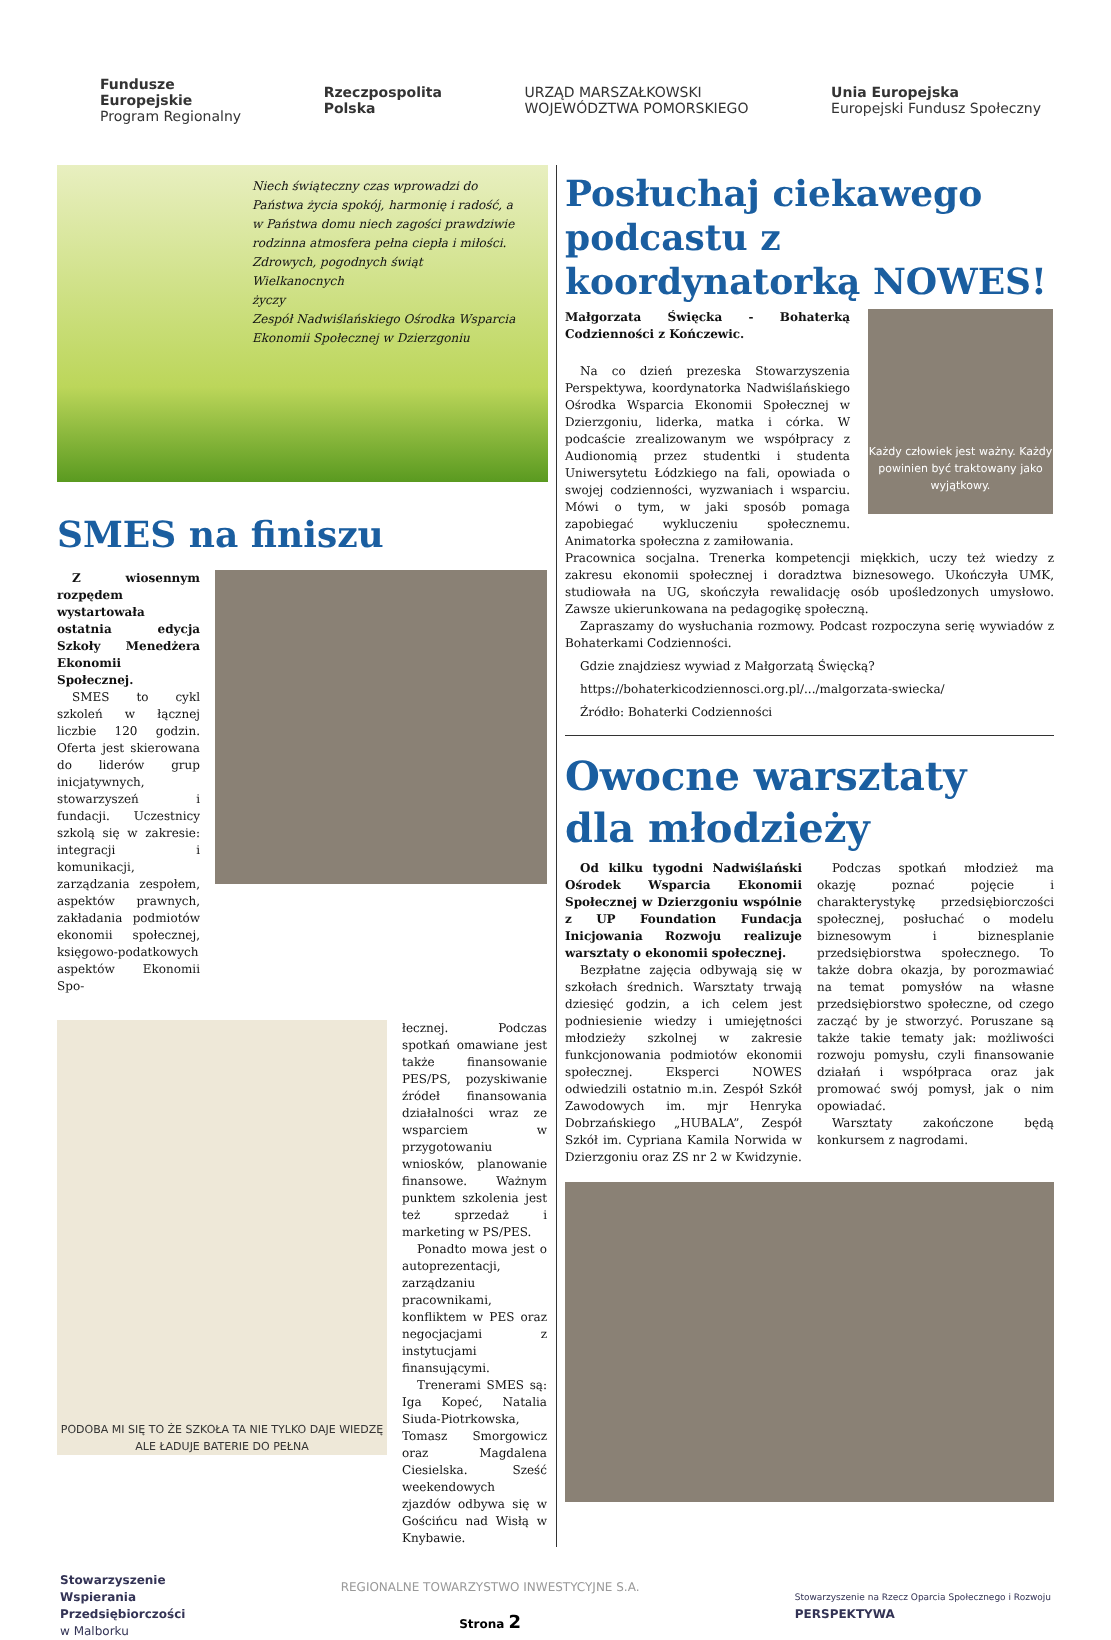Fundusze
Europejskie
Program Regionalny
Rzeczpospolita
Polska
URZĄD MARSZAŁKOWSKI
WOJEWÓDZTWA POMORSKIEGO
Unia Europejska
Europejski Fundusz Społeczny
Niech świąteczny czas wprowadzi do Państwa życia spokój, harmonię i radość, a w Państwa domu niech zagości prawdziwie rodzinna atmosfera pełna ciepła i miłości.
Zdrowych, pogodnych świąt Wielkanocnych
życzy
Zespół Nadwiślańskiego Ośrodka Wsparcia Ekonomii Społecznej w Dzierzgoniu
SMES na finiszu
Z wiosennym rozpędem wystartowała ostatnia edycja Szkoły Menedżera Ekonomii Społecznej.
SMES to cykl szkoleń w łącznej liczbie 120 godzin. Oferta jest skierowana do liderów grup inicjatywnych, stowarzyszeń i fundacji. Uczestnicy szkolą się w zakresie: integracji i komunikacji, zarządzania zespołem, aspektów prawnych, zakładania podmiotów ekonomii społecznej, księgowo-podatkowych aspektów Ekonomii Spo-
PODOBA MI SIĘ TO ŻE SZKOŁA TA NIE TYLKO DAJE WIEDZĘ ALE ŁADUJE BATERIE DO PEŁNA
łecznej. Podczas spotkań omawiane jest także finansowanie PES/PS, pozyskiwanie źródeł finansowania działalności wraz ze wsparciem w przygotowaniu wniosków, planowanie finansowe. Ważnym punktem szkolenia jest też sprzedaż i marketing w PS/PES.
Ponadto mowa jest o autoprezentacji, zarządzaniu pracownikami, konfliktem w PES oraz negocjacjami z instytucjami finansującymi.
Trenerami SMES są: Iga Kopeć, Natalia Siuda-Piotrkowska, Tomasz Smorgowicz oraz Magdalena Ciesielska. Sześć weekendowych zjazdów odbywa się w Gościńcu nad Wisłą w Knybawie.
Posłuchaj ciekawego podcastu z koordynatorką NOWES!
Małgorzata Święcka - Bohaterką Codzienności z Kończewic.
Na co dzień prezeska Stowarzyszenia Perspektywa, koordynatorka Nadwiślańskiego Ośrodka Wsparcia Ekonomii Społecznej w Dzierzgoniu, liderka, matka i córka. W podcaście zrealizowanym we współpracy z Audionomią przez studentki i studenta Uniwersytetu Łódzkiego na fali, opowiada o swojej codzienności, wyzwaniach i wsparciu. Mówi o tym, w jaki sposób pomaga zapobiegać wykluczeniu społecznemu. Animatorka społeczna z zamiłowania.
Każdy człowiek jest ważny. Każdy powinien być traktowany jako wyjątkowy.
Pracownica socjalna. Trenerka kompetencji miękkich, uczy też wiedzy z zakresu ekonomii społecznej i doradztwa biznesowego. Ukończyła UMK, studiowała na UG, skończyła rewalidację osób upośledzonych umysłowo. Zawsze ukierunkowana na pedagogikę społeczną.
Zapraszamy do wysłuchania rozmowy. Podcast rozpoczyna serię wywiadów z Bohaterkami Codzienności.
Gdzie znajdziesz wywiad z Małgorzatą Święcką?
https://bohaterkicodziennosci.org.pl/.../malgorzata-swiecka/
Źródło: Bohaterki Codzienności
Owocne warsztaty
dla młodzieży
Od kilku tygodni Nadwiślański Ośrodek Wsparcia Ekonomii Społecznej w Dzierzgoniu wspólnie z UP Foundation Fundacja Inicjowania Rozwoju realizuje warsztaty o ekonomii społecznej.
Bezpłatne zajęcia odbywają się w szkołach średnich. Warsztaty trwają dziesięć godzin, a ich celem jest podniesienie wiedzy i umiejętności młodzieży szkolnej w zakresie funkcjonowania podmiotów ekonomii społecznej. Eksperci NOWES odwiedzili ostatnio m.in. Zespół Szkół Zawodowych im. mjr Henryka Dobrzańskiego „HUBALA”, Zespół Szkół im. Cypriana Kamila Norwida w Dzierzgoniu oraz ZS nr 2 w Kwidzynie.
Podczas spotkań młodzież ma okazję poznać pojęcie i charakterystykę przedsiębiorczości społecznej, posłuchać o modelu biznesowym i biznesplanie przedsiębiorstwa społecznego. To także dobra okazja, by porozmawiać na temat pomysłów na własne przedsiębiorstwo społeczne, od czego zacząć by je stworzyć. Poruszane są także takie tematy jak: możliwości rozwoju pomysłu, czyli finansowanie działań i współpraca oraz jak promować swój pomysł, jak o nim opowiadać.
Warsztaty zakończone będą konkursem z nagrodami.
Stowarzyszenie
Wspierania
Przedsiębiorczości
w Malborku
REGIONALNE TOWARZYSTWO INWESTYCYJNE S.A.
Strona 2
Stowarzyszenie na Rzecz Oparcia Społecznego i Rozwoju
PERSPEKTYWA